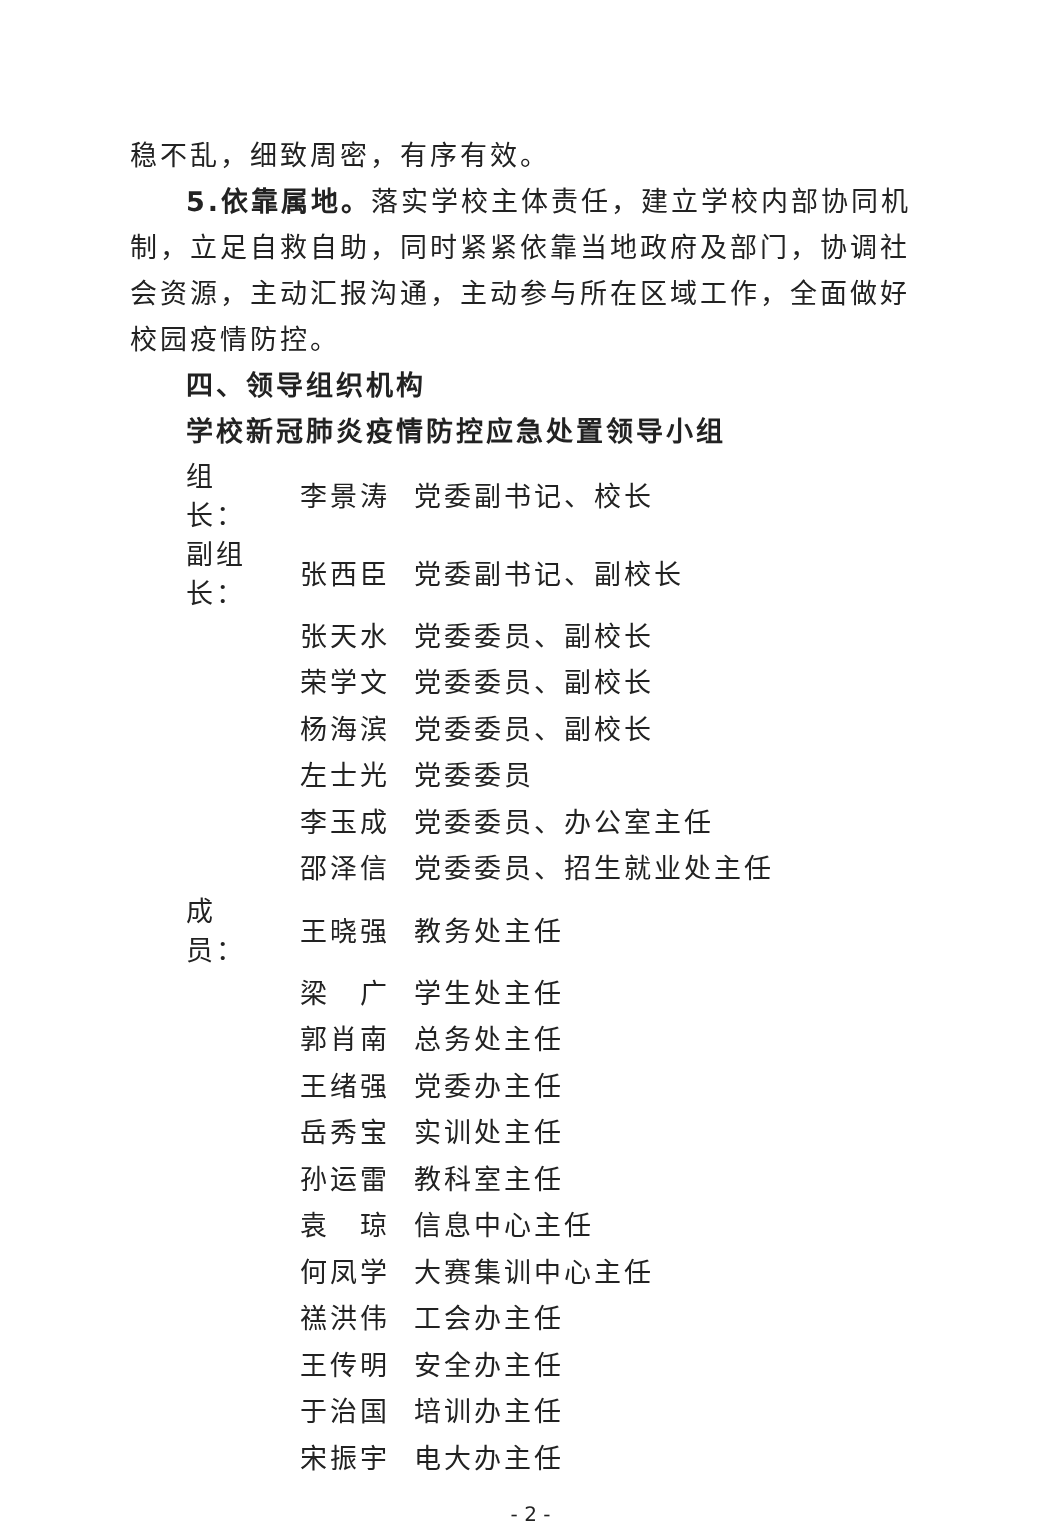稳不乱，细致周密，有序有效。
5.依靠属地。落实学校主体责任，建立学校内部协同机制，立足自救自助，同时紧紧依靠当地政府及部门，协调社会资源，主动汇报沟通，主动参与所在区域工作，全面做好校园疫情防控。
四、领导组织机构
学校新冠肺炎疫情防控应急处置领导小组
| 组 长： | 李景涛 | 党委副书记、校长 |
| 副组长： | 张西臣 | 党委副书记、副校长 |
| | 张天水 | 党委委员、副校长 |
| | 荣学文 | 党委委员、副校长 |
| | 杨海滨 | 党委委员、副校长 |
| | 左士光 | 党委委员 |
| | 李玉成 | 党委委员、办公室主任 |
| | 邵泽信 | 党委委员、招生就业处主任 |
| 成 员： | 王晓强 | 教务处主任 |
| | 梁 广 | 学生处主任 |
| | 郭肖南 | 总务处主任 |
| | 王绪强 | 党委办主任 |
| | 岳秀宝 | 实训处主任 |
| | 孙运雷 | 教科室主任 |
| | 袁 琼 | 信息中心主任 |
| | 何凤学 | 大赛集训中心主任 |
| | 禚洪伟 | 工会办主任 |
| | 王传明 | 安全办主任 |
| | 于治国 | 培训办主任 |
| | 宋振宇 | 电大办主任 |
- 2 -